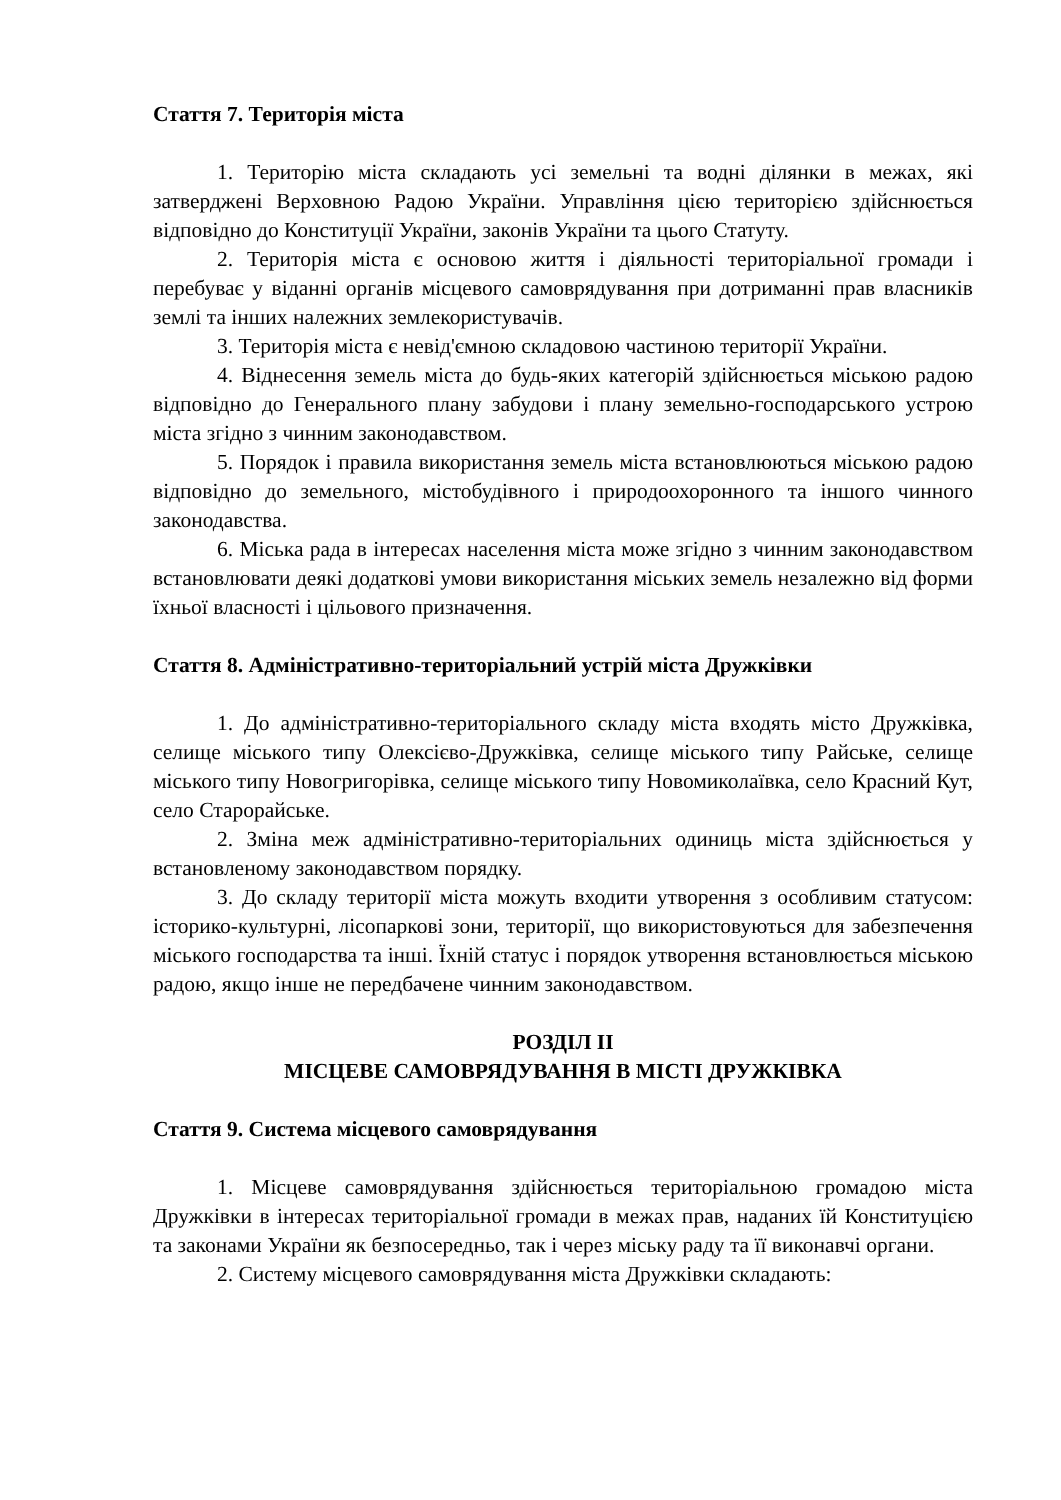Стаття 7. Територія міста
1. Територію міста складають усі земельні та водні ділянки в межах, які затверджені Верховною Радою України. Управління цією територією здійснюється відповідно до Конституції України, законів України та цього Статуту.
2. Територія міста є основою життя і діяльності територіальної громади і перебуває у віданні органів місцевого самоврядування при дотриманні прав власників землі та інших належних землекористувачів.
3. Територія міста є невід'ємною складовою частиною території України.
4. Віднесення земель міста до будь-яких категорій здійснюється міською радою відповідно до Генерального плану забудови і плану земельно-господарського устрою міста згідно з чинним законодавством.
5. Порядок і правила використання земель міста встановлюються міською радою відповідно до земельного, містобудівного і природоохоронного та іншого чинного законодавства.
6. Міська рада в інтересах населення міста може згідно з чинним законодавством встановлювати деякі додаткові умови використання міських земель незалежно від форми їхньої власності і цільового призначення.
Стаття 8. Адміністративно-територіальний устрій міста Дружківки
1. До адміністративно-територіального складу міста входять місто Дружківка, селище міського типу Олексієво-Дружківка, селище міського типу Райське, селище міського типу Новогригорівка, селище міського типу Новомиколаївка, село Красний Кут, село Старорайське.
2. Зміна меж адміністративно-територіальних одиниць міста здійснюється у встановленому законодавством порядку.
3. До складу території міста можуть входити утворення з особливим статусом: історико-культурні, лісопаркові зони, території, що використовуються для забезпечення міського господарства та інші. Їхній статус і порядок утворення встановлюється міською радою, якщо інше не передбачене чинним законодавством.
РОЗДІЛ ІІ
МІСЦЕВЕ САМОВРЯДУВАННЯ В МІСТІ ДРУЖКІВКА
Стаття 9. Система місцевого самоврядування
1. Місцеве самоврядування здійснюється територіальною громадою міста Дружківки в інтересах територіальної громади в межах прав, наданих їй Конституцією та законами України як безпосередньо, так і через міську раду та її виконавчі органи.
2. Систему місцевого самоврядування міста Дружківки складають: